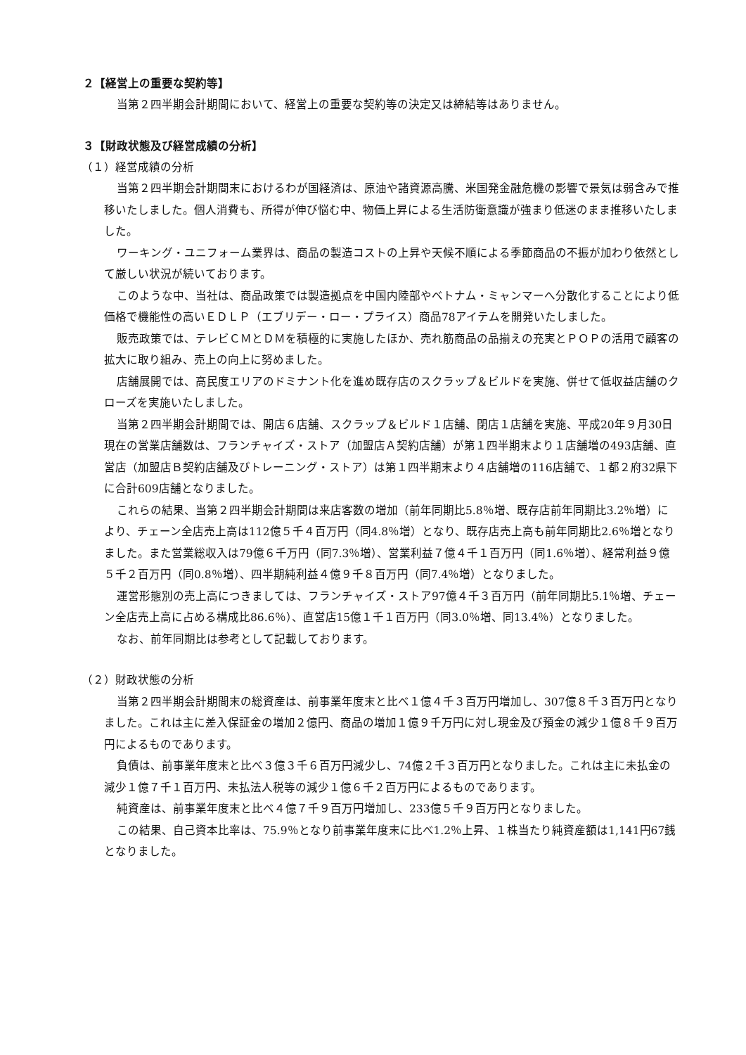２【経営上の重要な契約等】
当第２四半期会計期間において、経営上の重要な契約等の決定又は締結等はありません。
３【財政状態及び経営成績の分析】
（１）経営成績の分析
当第２四半期会計期間末におけるわが国経済は、原油や諸資源高騰、米国発金融危機の影響で景気は弱含みで推移いたしました。個人消費も、所得が伸び悩む中、物価上昇による生活防衛意識が強まり低迷のまま推移いたしました。
ワーキング・ユニフォーム業界は、商品の製造コストの上昇や天候不順による季節商品の不振が加わり依然として厳しい状況が続いております。
このような中、当社は、商品政策では製造拠点を中国内陸部やベトナム・ミャンマーへ分散化することにより低価格で機能性の高いＥＤＬＰ（エブリデー・ロー・プライス）商品78アイテムを開発いたしました。
販売政策では、テレビＣＭとＤＭを積極的に実施したほか、売れ筋商品の品揃えの充実とＰＯＰの活用で顧客の拡大に取り組み、売上の向上に努めました。
店舗展開では、高民度エリアのドミナント化を進め既存店のスクラップ＆ビルドを実施、併せて低収益店舗のクローズを実施いたしました。
当第２四半期会計期間では、開店６店舗、スクラップ＆ビルド１店舗、閉店１店舗を実施、平成20年９月30日現在の営業店舗数は、フランチャイズ・ストア（加盟店Ａ契約店舗）が第１四半期末より１店舗増の493店舗、直営店（加盟店Ｂ契約店舗及びトレーニング・ストア）は第１四半期末より４店舗増の116店舗で、１都２府32県下に合計609店舗となりました。
これらの結果、当第２四半期会計期間は来店客数の増加（前年同期比5.8％増、既存店前年同期比3.2％増）により、チェーン全店売上高は112億５千４百万円（同4.8％増）となり、既存店売上高も前年同期比2.6％増となりました。また営業総収入は79億６千万円（同7.3％増）、営業利益７億４千１百万円（同1.6％増）、経常利益９億５千２百万円（同0.8％増）、四半期純利益４億９千８百万円（同7.4％増）となりました。
運営形態別の売上高につきましては、フランチャイズ・ストア97億４千３百万円（前年同期比5.1％増、チェーン全店売上高に占める構成比86.6％）、直営店15億１千１百万円（同3.0％増、同13.4％）となりました。
なお、前年同期比は参考として記載しております。
（２）財政状態の分析
当第２四半期会計期間末の総資産は、前事業年度末と比べ１億４千３百万円増加し、307億８千３百万円となりました。これは主に差入保証金の増加２億円、商品の増加１億９千万円に対し現金及び預金の減少１億８千９百万円によるものであります。
負債は、前事業年度末と比べ３億３千６百万円減少し、74億２千３百万円となりました。これは主に未払金の減少１億７千１百万円、未払法人税等の減少１億６千２百万円によるものであります。
純資産は、前事業年度末と比べ４億７千９百万円増加し、233億５千９百万円となりました。
この結果、自己資本比率は、75.9％となり前事業年度末に比べ1.2％上昇、１株当たり純資産額は1,141円67銭となりました。